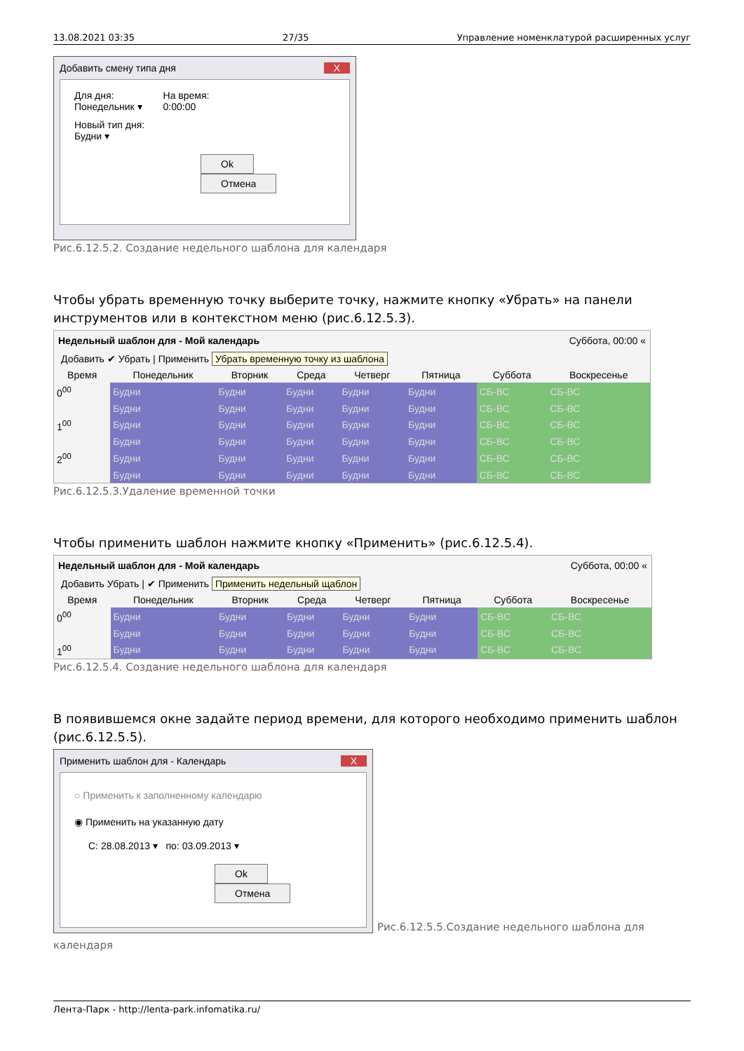13.08.2021 03:35 27/35 Управление номенклатурой расширенных услуг
Добавить смену типа дня X
Для дня:
Понедельник ▾
На время:
0:00:00
Новый тип дня:
Будни ▾
Ok Отмена
Рис.6.12.5.2. Создание недельного шаблона для календаря
Чтобы убрать временную точку выберите точку, нажмите кнопку «Убрать» на панели инструментов или в контекстном меню (рис.6.12.5.3).
Недельный шаблон для - Мой календарь Суббота, 00:00 «
Добавить ✔ Убрать | Применить Убрать временную точку из шаблона
| Время | Понедельник | Вторник | Среда | Четверг | Пятница | Суббота | Воскресенье |
| --- | --- | --- | --- | --- | --- | --- | --- |
| 0<sup>00</sup> | Будни | Будни | Будни | Будни | Будни | СБ-ВС | СБ-ВС |
| | Будни | Будни | Будни | Будни | Будни | СБ-ВС | СБ-ВС |
| 1<sup>00</sup> | Будни | Будни | Будни | Будни | Будни | СБ-ВС | СБ-ВС |
| | Будни | Будни | Будни | Будни | Будни | СБ-ВС | СБ-ВС |
| 2<sup>00</sup> | Будни | Будни | Будни | Будни | Будни | СБ-ВС | СБ-ВС |
| | Будни | Будни | Будни | Будни | Будни | СБ-ВС | СБ-ВС |
Рис.6.12.5.3.Удаление временной точки
Чтобы применить шаблон нажмите кнопку «Применить» (рис.6.12.5.4).
Недельный шаблон для - Мой календарь Суббота, 00:00 «
Добавить Убрать | ✔ Применить Применить недельный щаблон
| Время | Понедельник | Вторник | Среда | Четверг | Пятница | Суббота | Воскресенье |
| --- | --- | --- | --- | --- | --- | --- | --- |
| 0<sup>00</sup> | Будни | Будни | Будни | Будни | Будни | СБ-ВС | СБ-ВС |
| | Будни | Будни | Будни | Будни | Будни | СБ-ВС | СБ-ВС |
| 1<sup>00</sup> | Будни | Будни | Будни | Будни | Будни | СБ-ВС | СБ-ВС |
Рис.6.12.5.4. Создание недельного шаблона для календаря
В появившемся окне задайте период времени, для которого необходимо применить шаблон (рис.6.12.5.5).
Применить шаблон для - Календарь X
○ Применить к заполненному календарю
◉ Применить на указанную дату
С: 28.08.2013 ▾ по: 03.09.2013 ▾
Ok Отмена
Рис.6.12.5.5.Создание недельного шаблона для
календаря
Лента-Парк - http://lenta-park.infomatika.ru/